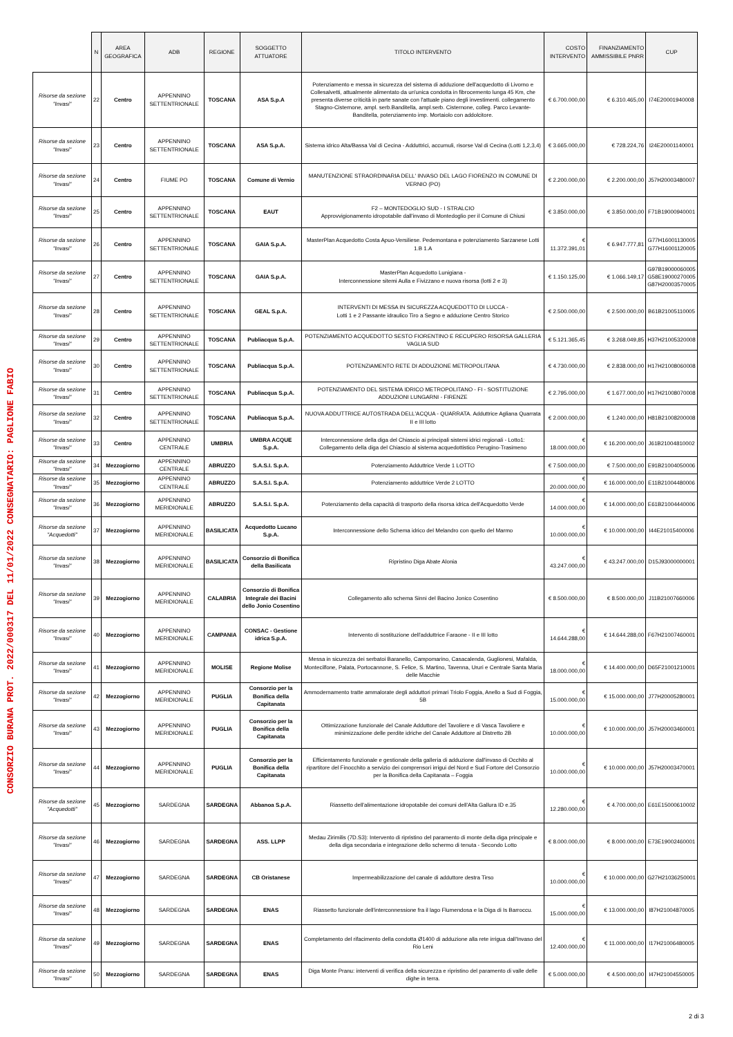CONSORZIO BURANA PROT. 2022/000317 DEL 11/01/2022 CONSEGNATARIO: PAGLIONE FABIO
| | N | AREA GEOGRAFICA | ADB | REGIONE | SOGGETTO ATTUATORE | TITOLO INTERVENTO | COSTO INTERVENTO | FINANZIAMENTO AMMISSIBILE PNRR | CUP |
| --- | --- | --- | --- | --- | --- | --- | --- | --- | --- |
| Risorse da sezione "Invasi" | 22 | Centro | APPENNINO SETTENTRIONALE | TOSCANA | ASA S.p.A | Potenziamento e messa in sicurezza del sistema di adduzione dell'acquedotto di Livorno e Collesalvetti, attualmente alimentato da un'unica condotta in fibrocemento lunga 45 Km, che presenta diverse criticità in parte sanate con l'attuale piano degli investimenti. collegamento Stagno-Cisternone, ampl. serb.Banditella, ampl.serb. Cisternone, colleg. Parco Levante-Banditella, potenziamento imp. Mortaiolo con addolcitore. | € 6.700.000,00 | € 6.310.465,00 | I74E20001940008 |
| Risorse da sezione "Invasi" | 23 | Centro | APPENNINO SETTENTRIONALE | TOSCANA | ASA S.p.A. | Sistema idrico Alta/Bassa Val di Cecina - Adduttrici, accumuli, risorse Val di Cecina (Lotti 1,2,3,4) | € 3.665.000,00 | € 728.224,76 | I24E20001140001 |
| Risorse da sezione "Invasi" | 24 | Centro | FIUME PO | TOSCANA | Comune di Vernio | MANUTENZIONE STRAORDINARIA DELL' INVASO DEL LAGO FIORENZO IN COMUNE DI VERNIO (PO) | € 2.200.000,00 | € 2.200.000,00 | J57H20003480007 |
| Risorse da sezione "Invasi" | 25 | Centro | APPENNINO SETTENTRIONALE | TOSCANA | EAUT | F2 – MONTEDOGLIO SUD - I STRALCIO Approvvigionamento idropotabile dall'invaso di Montedoglio per il Comune di Chiusi | € 3.850.000,00 | € 3.850.000,00 | F71B19000940001 |
| Risorse da sezione "Invasi" | 26 | Centro | APPENNINO SETTENTRIONALE | TOSCANA | GAIA S.p.A. | MasterPlan Acquedotto Costa Apuo-Versiliese. Pedemontana e potenziamento Sarzanese Lotti 1.B 1.A | € 11.372.391,01 | € 6.947.777,81 | G77H16001130005 G77H16001120005 |
| Risorse da sezione "Invasi" | 27 | Centro | APPENNINO SETTENTRIONALE | TOSCANA | GAIA S.p.A. | MasterPlan Acquedotto Lunigiana - Interconnessione sitemi Aulla e Fivizzano e nuova risorsa (lotti 2 e 3) | € 1.150.125,00 | € 1.066.149,17 | G97B19000060005 G58E19000270005 G87H20003570005 |
| Risorse da sezione "Invasi" | 28 | Centro | APPENNINO SETTENTRIONALE | TOSCANA | GEAL S.p.A. | INTERVENTI DI MESSA IN SICUREZZA ACQUEDOTTO DI LUCCA - Lotti 1 e 2 Passante idraulico Tiro a Segno e adduzione Centro Storico | € 2.500.000,00 | € 2.500.000,00 | B61B21005110005 |
| Risorse da sezione "Invasi" | 29 | Centro | APPENNINO SETTENTRIONALE | TOSCANA | Publiacqua S.p.A. | POTENZIAMENTO ACQUEDOTTO SESTO FIORENTINO E RECUPERO RISORSA GALLERIA VAGLIA SUD | € 5.121.365,45 | € 3.268.049,85 | H37H21005320008 |
| Risorse da sezione "Invasi" | 30 | Centro | APPENNINO SETTENTRIONALE | TOSCANA | Publiacqua S.p.A. | POTENZIAMENTO RETE DI ADDUZIONE METROPOLITANA | € 4.730.000,00 | € 2.838.000,00 | H17H21008060008 |
| Risorse da sezione "Invasi" | 31 | Centro | APPENNINO SETTENTRIONALE | TOSCANA | Publiacqua S.p.A. | POTENZIAMENTO DEL SISTEMA IDRICO METROPOLITANO - FI - SOSTITUZIONE ADDUZIONI LUNGARNI - FIRENZE | € 2.795.000,00 | € 1.677.000,00 | H17H21008070008 |
| Risorse da sezione "Invasi" | 32 | Centro | APPENNINO SETTENTRIONALE | TOSCANA | Publiacqua S.p.A. | NUOVA ADDUTTRICE AUTOSTRADA DELL'ACQUA - QUARRATA. Adduttrice Agliana Quarrata II e III lotto | € 2.000.000,00 | € 1.240.000,00 | H81B21008200008 |
| Risorse da sezione "Invasi" | 33 | Centro | APPENNINO CENTRALE | UMBRIA | UMBRA ACQUE S.p.A. | Interconnessione della diga del Chiascio ai principali sistemi idrici regionali - Lotto1: Collegamento della diga del Chiascio al sistema acquedottistico Perugino-Trasimeno | € 18.000.000,00 | € 16.200.000,00 | J61B21004810002 |
| Risorse da sezione "Invasi" | 34 | Mezzogiorno | APPENNINO CENTRALE | ABRUZZO | S.A.S.I. S.p.A. | Potenziamento Adduttrice Verde 1 LOTTO | € 7.500.000,00 | € 7.500.000,00 | E91B21004050006 |
| Risorse da sezione "Invasi" | 35 | Mezzogiorno | APPENNINO CENTRALE | ABRUZZO | S.A.S.I. S.p.A. | Potenziamento adduttrice Verde 2 LOTTO | € 20.000.000,00 | € 16.000.000,00 | E11B21004480006 |
| Risorse da sezione "Invasi" | 36 | Mezzogiorno | APPENNINO MERIDIONALE | ABRUZZO | S.A.S.I. S.p.A. | Potenziamento della capacità di trasporto della risorsa idrica dell'Acquedotto Verde | € 14.000.000,00 | € 14.000.000,00 | E61B21004440006 |
| Risorse da sezione "Acquedotti" | 37 | Mezzogiorno | APPENNINO MERIDIONALE | BASILICATA | Acquedotto Lucano S.p.A. | Interconnessione dello Schema idrico del Melandro con quello del Marmo | € 10.000.000,00 | € 10.000.000,00 | I44E21015400006 |
| Risorse da sezione "Invasi" | 38 | Mezzogiorno | APPENNINO MERIDIONALE | BASILICATA | Consorzio di Bonifica della Basilicata | Ripristino Diga Abate Alonia | € 43.247.000,00 | € 43.247.000,00 | D15J93000000001 |
| Risorse da sezione "Invasi" | 39 | Mezzogiorno | APPENNINO MERIDIONALE | CALABRIA | Consorzio di Bonifica Integrale dei Bacini dello Jonio Cosentino | Collegamento allo schema Sinni del Bacino Jonico Cosentino | € 8.500.000,00 | € 8.500.000,00 | J11B21007660006 |
| Risorse da sezione "Invasi" | 40 | Mezzogiorno | APPENNINO MERIDIONALE | CAMPANIA | CONSAC - Gestione idrica S.p.A. | Intervento di sostituzione dell'adduttrice Faraone - II e III lotto | € 14.644.288,00 | € 14.644.288,00 | F67H21007460001 |
| Risorse da sezione "Invasi" | 41 | Mezzogiorno | APPENNINO MERIDIONALE | MOLISE | Regione Molise | Messa in sicurezza dei serbatoi Baranello, Campomarino, Casacalenda, Guglionesi, Mafalda, Montecilfone, Palata, Portocannone, S. Felice, S. Martino, Tavenna, Ururi e Centrale Santa Maria delle Macchie | € 18.000.000,00 | € 14.400.000,00 | D65F21001210001 |
| Risorse da sezione "Invasi" | 42 | Mezzogiorno | APPENNINO MERIDIONALE | PUGLIA | Consorzio per la Bonifica della Capitanata | Ammodernamento tratte ammalorate degli adduttori primari Triolo Foggia, Anello a Sud di Foggia, 5B | € 15.000.000,00 | € 15.000.000,00 | J77H20005280001 |
| Risorse da sezione "Invasi" | 43 | Mezzogiorno | APPENNINO MERIDIONALE | PUGLIA | Consorzio per la Bonifica della Capitanata | Ottimizzazione funzionale del Canale Adduttore del Tavoliere e di Vasca Tavoliere e minimizzazione delle perdite idriche del Canale Adduttore al Distretto 2B | € 10.000.000,00 | € 10.000.000,00 | J57H20003460001 |
| Risorse da sezione "Invasi" | 44 | Mezzogiorno | APPENNINO MERIDIONALE | PUGLIA | Consorzio per la Bonifica della Capitanata | Efficientamento funzionale e gestionale della galleria di adduzione dall'invaso di Occhito al ripartitore del Finocchito a servizio dei comprensori irrigui del Nord e Sud Fortore del Consorzio per la Bonifica della Capitanata – Foggia | € 10.000.000,00 | € 10.000.000,00 | J57H20003470001 |
| Risorse da sezione "Acquedotti" | 45 | Mezzogiorno | SARDEGNA | SARDEGNA | Abbanoa S.p.A. | Riassetto dell'alimentazione idropotabile dei comuni dell'Alta Gallura ID e.35 | € 12.280.000,00 | € 4.700.000,00 | E61E15000610002 |
| Risorse da sezione "Invasi" | 46 | Mezzogiorno | SARDEGNA | SARDEGNA | ASS. LLPP | Medau Zirimilis (7D.S3): Intervento di ripristino del paramento di monte della diga principale e della diga secondaria e integrazione dello schermo di tenuta - Secondo Lotto | € 8.000.000,00 | € 8.000.000,00 | E73E19002460001 |
| Risorse da sezione "Invasi" | 47 | Mezzogiorno | SARDEGNA | SARDEGNA | CB Oristanese | Impermeabilizzazione del canale di adduttore destra Tirso | € 10.000.000,00 | € 10.000.000,00 | G27H21036250001 |
| Risorse da sezione "Invasi" | 48 | Mezzogiorno | SARDEGNA | SARDEGNA | ENAS | Riassetto funzionale dell'interconnessione fra il lago Flumendosa e la Diga di Is Barroccu. | € 15.000.000,00 | € 13.000.000,00 | I87H21004870005 |
| Risorse da sezione "Invasi" | 49 | Mezzogiorno | SARDEGNA | SARDEGNA | ENAS | Completamento del rifacimento della condotta Ø1400 di adduzione alla rete irrigua dall'Invaso del Rio Leni | € 12.400.000,00 | € 11.000.000,00 | I17H21006480005 |
| Risorse da sezione "Invasi" | 50 | Mezzogiorno | SARDEGNA | SARDEGNA | ENAS | Diga Monte Pranu: interventi di verifica della sicurezza e ripristino del paramento di valle delle dighe in terra. | € 5.000.000,00 | € 4.500.000,00 | I47H21004550005 |
2 di 3